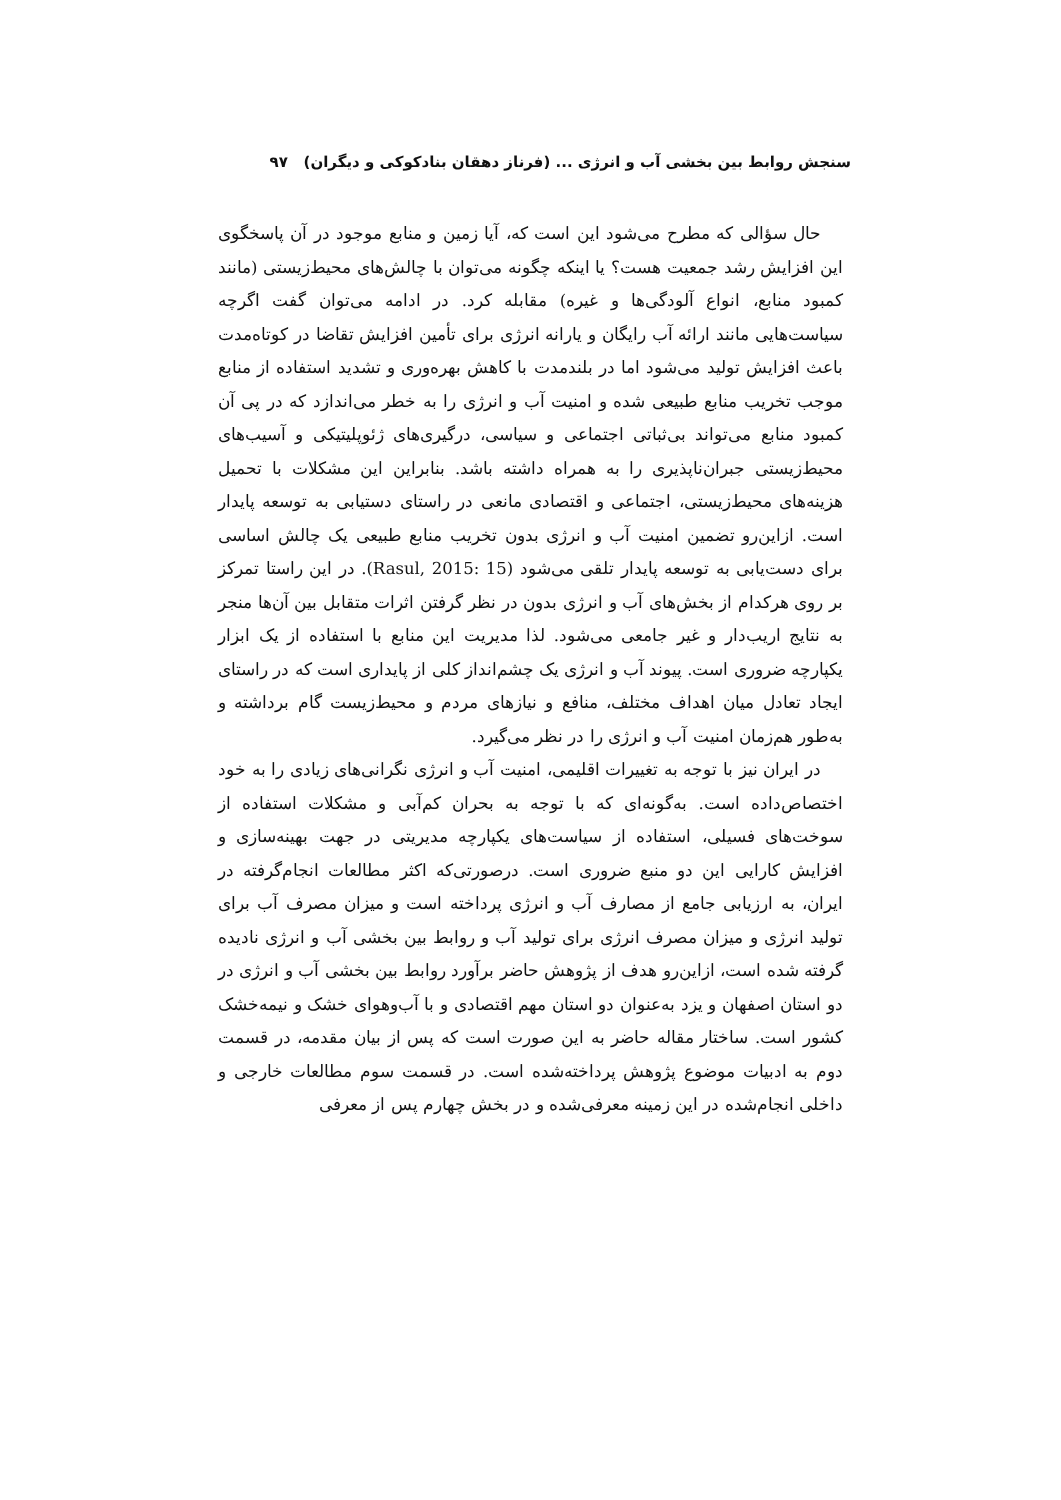سنجش روابط بین بخشی آب و انرژی ... (فرناز دهقان بنادکوکی و دیگران) ۹۷
حال سؤالی که مطرح می‌شود این است که، آیا زمین و منابع موجود در آن پاسخگوی این افزایش رشد جمعیت هست؟ یا اینکه چگونه می‌توان با چالش‌های محیط‌زیستی (مانند کمبود منابع، انواع آلودگی‌ها و غیره) مقابله کرد. در ادامه می‌توان گفت اگرچه سیاست‌هایی مانند ارائه آب رایگان و یارانه انرژی برای تأمین افزایش تقاضا در کوتاه‌مدت باعث افزایش تولید می‌شود اما در بلندمدت با کاهش بهره‌وری و تشدید استفاده از منابع موجب تخریب منابع طبیعی شده و امنیت آب و انرژی را به خطر می‌اندازد که در پی آن کمبود منابع می‌تواند بی‌ثباتی اجتماعی و سیاسی، درگیری‌های ژئوپلیتیکی و آسیب‌های محیط‌زیستی جبران‌ناپذیری را به همراه داشته باشد. بنابراین این مشکلات با تحمیل هزینه‌های محیط‌زیستی، اجتماعی و اقتصادی مانعی در راستای دستیابی به توسعه پایدار است. ازاین‌رو تضمین امنیت آب و انرژی بدون تخریب منابع طبیعی یک چالش اساسی برای دست‌یابی به توسعه پایدار تلقی می‌شود (Rasul, 2015: 15). در این راستا تمرکز بر روی هرکدام از بخش‌های آب و انرژی بدون در نظر گرفتن اثرات متقابل بین آن‌ها منجر به نتایج اریب‌دار و غیر جامعی می‌شود. لذا مدیریت این منابع با استفاده از یک ابزار یکپارچه ضروری است. پیوند آب و انرژی یک چشم‌انداز کلی از پایداری است که در راستای ایجاد تعادل میان اهداف مختلف، منافع و نیازهای مردم و محیط‌زیست گام برداشته و به‌طور هم‌زمان امنیت آب و انرژی را در نظر می‌گیرد.
در ایران نیز با توجه به تغییرات اقلیمی، امنیت آب و انرژی نگرانی‌های زیادی را به خود اختصاص‌داده است. به‌گونه‌ای که با توجه به بحران کم‌آبی و مشکلات استفاده از سوخت‌های فسیلی، استفاده از سیاست‌های یکپارچه مدیریتی در جهت بهینه‌سازی و افزایش کارایی این دو منبع ضروری است. درصورتی‌که اکثر مطالعات انجام‌گرفته در ایران، به ارزیابی جامع از مصارف آب و انرژی پرداخته است و میزان مصرف آب برای تولید انرژی و میزان مصرف انرژی برای تولید آب و روابط بین بخشی آب و انرژی نادیده گرفته شده است، ازاین‌رو هدف از پژوهش حاضر برآورد روابط بین بخشی آب و انرژی در دو استان اصفهان و یزد به‌عنوان دو استان مهم اقتصادی و با آب‌وهوای خشک و نیمه‌خشک کشور است. ساختار مقاله حاضر به این صورت است که پس از بیان مقدمه، در قسمت دوم به ادبیات موضوع پژوهش پرداخته‌شده است. در قسمت سوم مطالعات خارجی و داخلی انجام‌شده در این زمینه معرفی‌شده و در بخش چهارم پس از معرفی